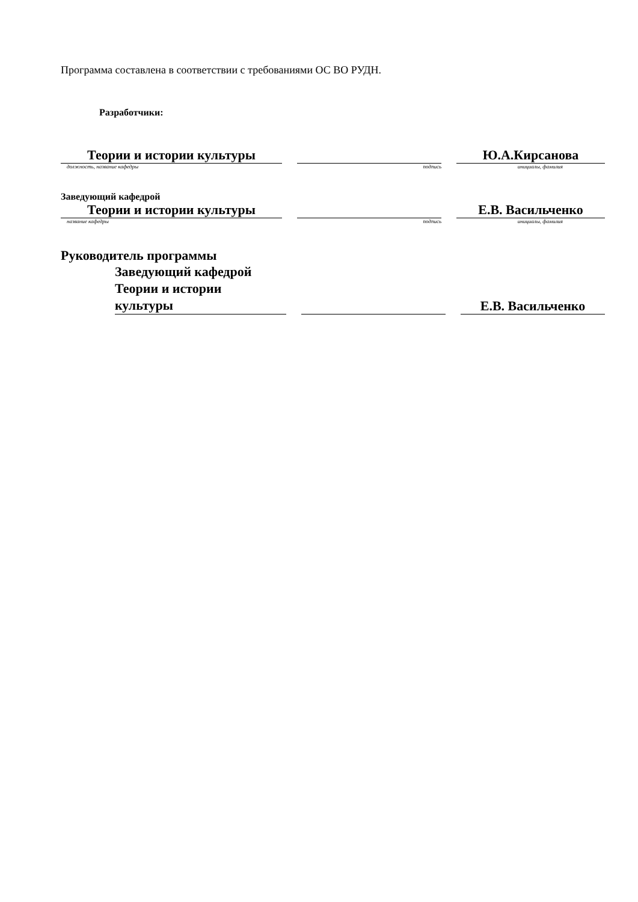Программа составлена в соответствии с требованиями ОС ВО РУДН.
Разработчики:
| Теории и истории культуры | | | | Ю.А.Кирсанова |
| должность, название кафедры | | подпись | | инициалы, фамилия |
| Заведующий кафедрой | | | | |
| Теории и истории культуры | | | | Е.В. Васильченко |
| название кафедры | | подпись | | инициалы, фамилия |
| Руководитель программы | | | | | |
| | Заведующий кафедрой Теории и истории культуры | | | | Е.В. Васильченко |